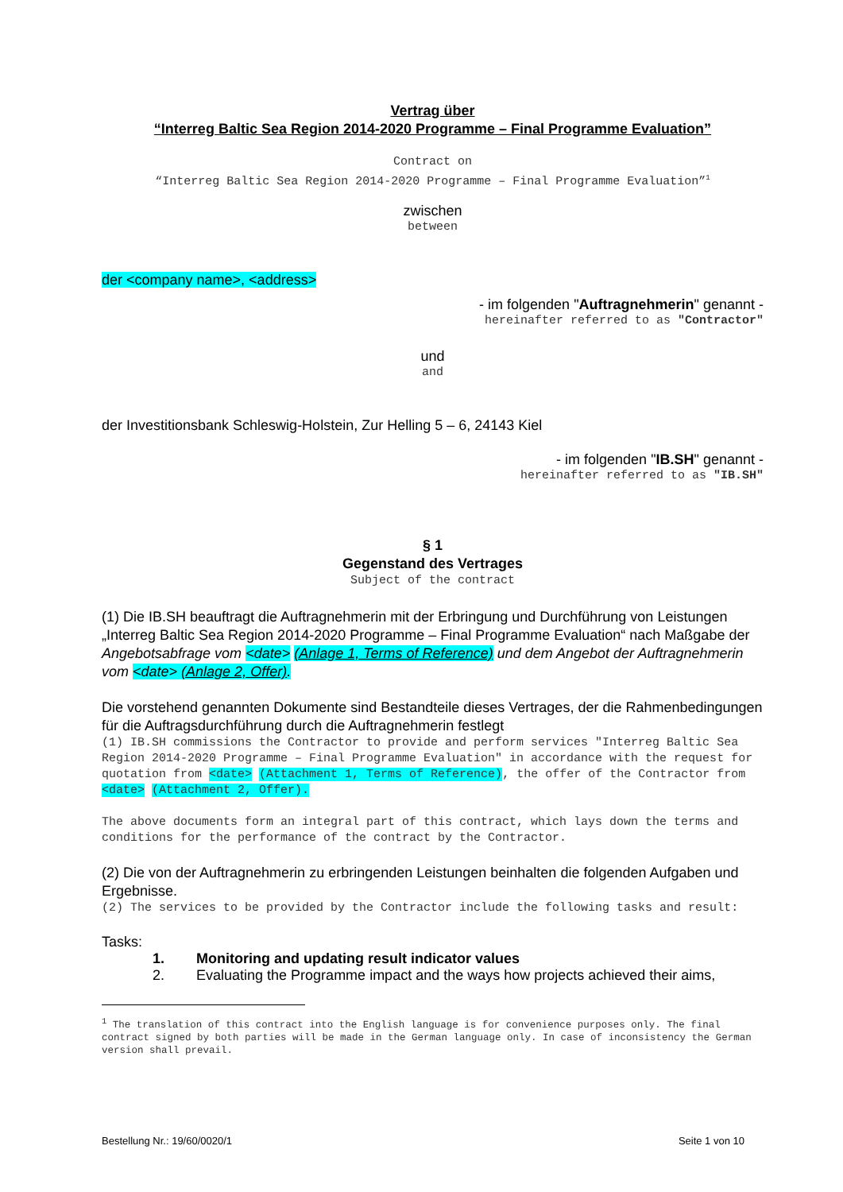Vertrag über
“Interreg Baltic Sea Region 2014-2020 Programme – Final Programme Evaluation”
Contract on
“Interreg Baltic Sea Region 2014-2020 Programme – Final Programme Evaluation”<sup>1</sup>
zwischen
between
der <company name>, <address>
- im folgenden "Auftragnehmerin" genannt -
hereinafter referred to as "Contractor"
und
and
der Investitionsbank Schleswig-Holstein, Zur Helling 5 – 6, 24143 Kiel
- im folgenden "IB.SH" genannt -
hereinafter referred to as "IB.SH"
§ 1
Gegenstand des Vertrages
Subject of the contract
(1) Die IB.SH beauftragt die Auftragnehmerin mit der Erbringung und Durchführung von Leistungen „Interreg Baltic Sea Region 2014-2020 Programme – Final Programme Evaluation“ nach Maßgabe der Angebotsabfrage vom <date> (Anlage 1, Terms of Reference) und dem Angebot der Auftragnehmerin vom <date> (Anlage 2, Offer).
Die vorstehend genannten Dokumente sind Bestandteile dieses Vertrages, der die Rahmenbedingungen für die Auftragsdurchführung durch die Auftragnehmerin festlegt
(1) IB.SH commissions the Contractor to provide and perform services "Interreg Baltic Sea Region 2014-2020 Programme – Final Programme Evaluation" in accordance with the request for quotation from <date> (Attachment 1, Terms of Reference), the offer of the Contractor from <date> (Attachment 2, Offer).
The above documents form an integral part of this contract, which lays down the terms and conditions for the performance of the contract by the Contractor.
(2) Die von der Auftragnehmerin zu erbringenden Leistungen beinhalten die folgenden Aufgaben und Ergebnisse.
(2) The services to be provided by the Contractor include the following tasks and result:
Tasks:
1. Monitoring and updating result indicator values
2. Evaluating the Programme impact and the ways how projects achieved their aims,
<sup>1</sup> The translation of this contract into the English language is for convenience purposes only. The final contract signed by both parties will be made in the German language only. In case of inconsistency the German version shall prevail.
Bestellung Nr.: 19/60/0020/1 Seite 1 von 10